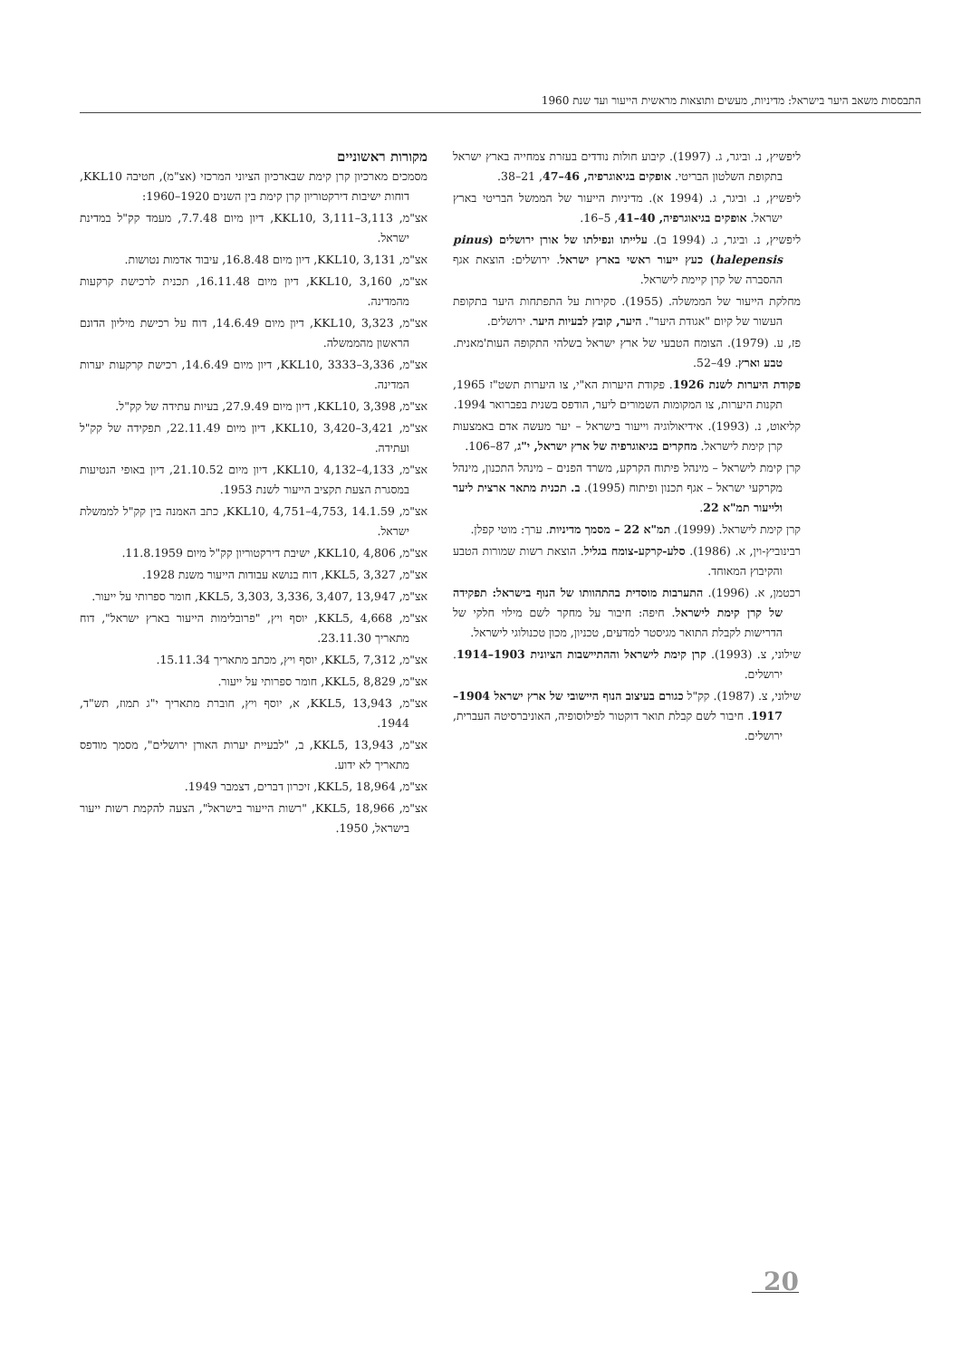התבססות משאב היער בישראל: מדיניות, מעשים ותוצאות מראשית הייעור ועד שנת 1960
ליפשיץ, נ. וביגר, ג. (1997). קיבוע חולות נודדים בעזרת צמחייה בארץ ישראל בתקופת השלטון הבריטי. אופקים בגיאוגרפיה, 46–47, 21–38.
ליפשיץ, נ. וביגר, ג. (1994 א). מדיניות הייעור של הממשל הבריטי בארץ ישראל. אופקים בגיאוגרפיה, 40–41, 5–16.
ליפשיץ, נ. וביגר, ג. (1994 ב). עלייתו ונפילתו של אורן ירושלים (pinus halepensis) כעץ ייעור ראשי בארץ ישראל. ירושלים: הוצאת אגף ההסברה של קרן קיימת לישראל.
מחלקת הייעור של הממשלה. (1955). סקירות על התפתחות היער בתקופת העשור של קיום "אגודת היער". היער, קובץ לבעיות היער. ירושלים.
פז, ע. (1979). הצומח הטבעי של ארץ ישראל בשלהי התקופה העות'מאנית. טבע וארץ. 49–52.
פקודת היערות לשנת 1926. פקודת היערות הא"י, צו היערות תשט"ז 1965, תקנות היערות, צו המקומות השמורים ליער, הודפס בשנית בפברואר 1994.
קליאוט, נ. (1993). אידיאולוגיה וייעור בישראל – יער מעשה אדם באמצעות קרן קימת לישראל. מחקרים בגיאוגרפיה של ארץ ישראל, י"ג, 87–106.
קרן קימת לישראל – מינהל פיתוח הקרקע, משרד הפנים – מינהל התכנון, מינהל מקרקעי ישראל – אגף תכנון ופיתוח (1995). ב. תכנית מתאר ארצית ליער ולייעור תמ"א 22.
קרן קימת לישראל. (1999). תמ"א 22 – מסמך מדיניות. ערך: מוטי קפלן.
רבינוביץ-וין, א. (1986). סלע-קרקע-צומח בגליל. הוצאת רשות שמורות הטבע והקיבוץ המאוחד.
רכטמן, א. (1996). התערבות מוסדית בהתהוותו של הנוף בישראל: תפקידה של קרן קימת לישראל. חיפה: חיבור על מחקר לשם מילוי חלקי של הדרישות לקבלת התואר מגיסטר למדעים, טכניון, מכון טכנולוגי לישראל.
שילוני, צ. (1993). קרן קימת לישראל וההתיישבות הציונית 1903–1914. ירושלים.
שילוני, צ. (1987). קק"ל כגורם בעיצוב הנוף היישובי של ארץ ישראל 1904–1917. חיבור לשם קבלת תואר דוקטור לפילוסופיה, האוניברסיטה העברית, ירושלים.
מקורות ראשוניים
מסמכים מארכיון קרן קימת שבארכיון הציוני המרכזי (אצ"מ), חטיבה KKL10, דוחות ישיבות דירקטוריון קרן קימת בין השנים 1920–1960:
אצ"מ, KKL10, 3,111–3,113, דיון מיום 7.7.48, מעמד קק"ל במדינת ישראל.
אצ"מ, KKL10, 3,131, דיון מיום 16.8.48, עיבוד אדמות נטושות.
אצ"מ, KKL10, 3,160, דיון מיום 16.11.48, תכנית לרכישת קרקעות מהמדינה.
אצ"מ, KKL10, 3,323, דיון מיום 14.6.49, דוח על רכישת מיליון הדונם הראשון מהממשלה.
אצ"מ, KKL10, 3333–3,336, דיון מיום 14.6.49, רכישת קרקעות יערות המדינה.
אצ"מ, KKL10, 3,398, דיון מיום 27.9.49, בעיות עתידה של קק"ל.
אצ"מ, KKL10, 3,420–3,421, דיון מיום 22.11.49, תפקידה של קק"ל ועתידה.
אצ"מ, KKL10, 4,132–4,133, דיון מיום 21.10.52, דיון באופי הנטיעות במסגרת הצעת תקציב הייעור לשנת 1953.
אצ"מ, KKL10, 4,751–4,753, 14.1.59, כתב האמנה בין קק"ל לממשלת ישראל.
אצ"מ, KKL10, 4,806, ישיבת דירקטוריון קק"ל מיום 11.8.1959.
אצ"מ, KKL5, 3,327, דוח בנושא עבודות הייעור משנת 1928.
אצ"מ, KKL5, 3,303, 3,336, 3,407, 13,947, חומר ספרותי על ייעור.
אצ"מ, KKL5, 4,668, יוסף ויץ, "פרובלימות הייעור בארץ ישראל", דוח מתאריך 23.11.30.
אצ"מ, KKL5, 7,312, יוסף ויץ, מכתב מתאריך 15.11.34.
אצ"מ, KKL5, 8,829, חומר ספרותי על ייעור.
אצ"מ, KKL5, 13,943, א, יוסף ויץ, חוברת מתאריך י"ג תמוז, תש"ד, 1944.
אצ"מ, KKL5, 13,943, ב, "לבעיית יערות האורן ירושלים", מסמך מודפס מתאריך לא ידוע.
אצ"מ, KKL5, 18,964, זיכרון דברים, דצמבר 1949.
אצ"מ, KKL5, 18,966, "רשות הייעור בישראל", הצעה להקמת רשות ייעור בישראל, 1950.
20